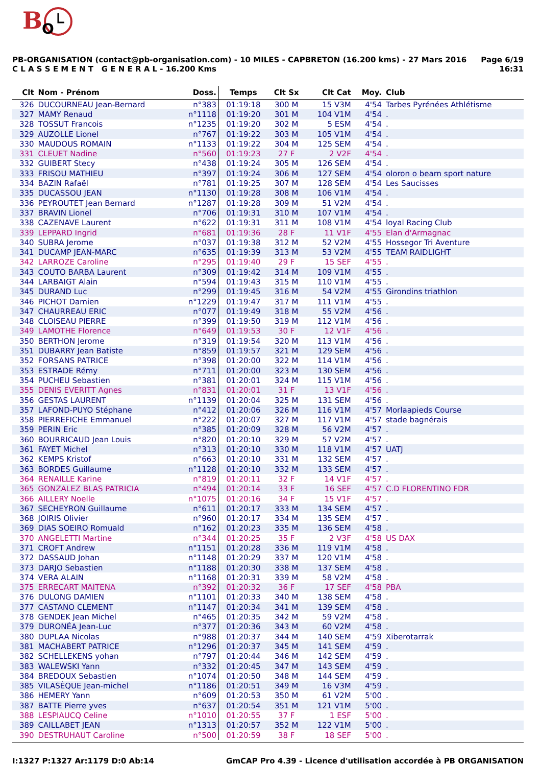B
O
PB-ORGANISATION (contact@pb-organisation.com) - 10 MILES - CAPBRETON (16.200 kms) - 27 Mars 2016
C L A S S E M E N T G E N E R A L - 16.200 Kms
Page 6/19
16:31
| Clt | Nom - Prénom | Doss. | Temps | Clt Sx | Clt Cat | Moy. | Club |
| --- | --- | --- | --- | --- | --- | --- | --- |
| 326 | DUCOURNEAU Jean-Bernard | n°383 | 01:19:18 | 300 M | 15 V3M | 4'54 | Tarbes Pyrénées Athlétisme |
| 327 | MAMY Renaud | n°1118 | 01:19:20 | 301 M | 104 V1M | 4'54 | . |
| 328 | TOSSUT Francois | n°1235 | 01:19:20 | 302 M | 5 ESM | 4'54 | . |
| 329 | AUZOLLE Lionel | n°767 | 01:19:22 | 303 M | 105 V1M | 4'54 | . |
| 330 | MAUDOUS ROMAIN | n°1133 | 01:19:22 | 304 M | 125 SEM | 4'54 | . |
| 331 | CLEUET Nadine | n°560 | 01:19:23 | 27 F | 2 V2F | 4'54 | . |
| 332 | GUIBERT Stecy | n°438 | 01:19:24 | 305 M | 126 SEM | 4'54 | . |
| 333 | FRISOU MATHIEU | n°397 | 01:19:24 | 306 M | 127 SEM | 4'54 | oloron o bearn sport nature |
| 334 | BAZIN Rafaël | n°781 | 01:19:25 | 307 M | 128 SEM | 4'54 | Les Saucisses |
| 335 | DUCASSOU JEAN | n°1130 | 01:19:28 | 308 M | 106 V1M | 4'54 | . |
| 336 | PEYROUTET Jean Bernard | n°1287 | 01:19:28 | 309 M | 51 V2M | 4'54 | . |
| 337 | BRAVIN Lionel | n°706 | 01:19:31 | 310 M | 107 V1M | 4'54 | . |
| 338 | CAZENAVE Laurent | n°622 | 01:19:31 | 311 M | 108 V1M | 4'54 | loyal Racing Club |
| 339 | LEPPARD Ingrid | n°681 | 01:19:36 | 28 F | 11 V1F | 4'55 | Elan d'Armagnac |
| 340 | SUBRA Jerome | n°037 | 01:19:38 | 312 M | 52 V2M | 4'55 | Hossegor Tri Aventure |
| 341 | DUCAMP JEAN-MARC | n°635 | 01:19:39 | 313 M | 53 V2M | 4'55 | TEAM RAIDLIGHT |
| 342 | LARROZE Caroline | n°295 | 01:19:40 | 29 F | 15 SEF | 4'55 | . |
| 343 | COUTO BARBA Laurent | n°309 | 01:19:42 | 314 M | 109 V1M | 4'55 | . |
| 344 | LARBAIGT Alain | n°594 | 01:19:43 | 315 M | 110 V1M | 4'55 | . |
| 345 | DURAND Luc | n°299 | 01:19:45 | 316 M | 54 V2M | 4'55 | Girondins triathlon |
| 346 | PICHOT Damien | n°1229 | 01:19:47 | 317 M | 111 V1M | 4'55 | . |
| 347 | CHAURREAU ERIC | n°077 | 01:19:49 | 318 M | 55 V2M | 4'56 | . |
| 348 | CLOISEAU PIERRE | n°399 | 01:19:50 | 319 M | 112 V1M | 4'56 | . |
| 349 | LAMOTHE Florence | n°649 | 01:19:53 | 30 F | 12 V1F | 4'56 | . |
| 350 | BERTHON Jerome | n°319 | 01:19:54 | 320 M | 113 V1M | 4'56 | . |
| 351 | DUBARRY Jean Batiste | n°859 | 01:19:57 | 321 M | 129 SEM | 4'56 | . |
| 352 | FORSANS PATRICE | n°398 | 01:20:00 | 322 M | 114 V1M | 4'56 | . |
| 353 | ESTRADE Rémy | n°711 | 01:20:00 | 323 M | 130 SEM | 4'56 | . |
| 354 | PUCHEU Sebastien | n°381 | 01:20:01 | 324 M | 115 V1M | 4'56 | . |
| 355 | DENIS EVERITT Agnes | n°831 | 01:20:01 | 31 F | 13 V1F | 4'56 | . |
| 356 | GESTAS LAURENT | n°1139 | 01:20:04 | 325 M | 131 SEM | 4'56 | . |
| 357 | LAFOND-PUYO Stéphane | n°412 | 01:20:06 | 326 M | 116 V1M | 4'57 | Morlaapieds Course |
| 358 | PIERREFICHE Emmanuel | n°222 | 01:20:07 | 327 M | 117 V1M | 4'57 | stade bagnérais |
| 359 | PERIN Eric | n°385 | 01:20:09 | 328 M | 56 V2M | 4'57 | . |
| 360 | BOURRICAUD Jean Louis | n°820 | 01:20:10 | 329 M | 57 V2M | 4'57 | . |
| 361 | FAYET Michel | n°313 | 01:20:10 | 330 M | 118 V1M | 4'57 | UATJ |
| 362 | KEMPS Kristof | n°663 | 01:20:10 | 331 M | 132 SEM | 4'57 | . |
| 363 | BORDES Guillaume | n°1128 | 01:20:10 | 332 M | 133 SEM | 4'57 | . |
| 364 | RENAILLE Karine | n°819 | 01:20:11 | 32 F | 14 V1F | 4'57 | . |
| 365 | GONZALEZ BLAS PATRICIA | n°494 | 01:20:14 | 33 F | 16 SEF | 4'57 | C.D FLORENTINO FDR |
| 366 | AILLERY Noelle | n°1075 | 01:20:16 | 34 F | 15 V1F | 4'57 | . |
| 367 | SECHEYRON Guillaume | n°611 | 01:20:17 | 333 M | 134 SEM | 4'57 | . |
| 368 | JOIRIS Olivier | n°960 | 01:20:17 | 334 M | 135 SEM | 4'57 | . |
| 369 | DIAS SOEIRO Romuald | n°162 | 01:20:23 | 335 M | 136 SEM | 4'58 | . |
| 370 | ANGELETTI Martine | n°344 | 01:20:25 | 35 F | 2 V3F | 4'58 | US DAX |
| 371 | CROFT Andrew | n°1151 | 01:20:28 | 336 M | 119 V1M | 4'58 | . |
| 372 | DASSAUD Johan | n°1148 | 01:20:29 | 337 M | 120 V1M | 4'58 | . |
| 373 | DARJO Sebastien | n°1188 | 01:20:30 | 338 M | 137 SEM | 4'58 | . |
| 374 | VERA ALAIN | n°1168 | 01:20:31 | 339 M | 58 V2M | 4'58 | . |
| 375 | ERRECART MAITENA | n°392 | 01:20:32 | 36 F | 17 SEF | 4'58 | PBA |
| 376 | DULONG DAMIEN | n°1101 | 01:20:33 | 340 M | 138 SEM | 4'58 | . |
| 377 | CASTANO CLEMENT | n°1147 | 01:20:34 | 341 M | 139 SEM | 4'58 | . |
| 378 | GENDEK Jean Michel | n°465 | 01:20:35 | 342 M | 59 V2M | 4'58 | . |
| 379 | DURONÉA Jean-Luc | n°377 | 01:20:36 | 343 M | 60 V2M | 4'58 | . |
| 380 | DUPLAA Nicolas | n°988 | 01:20:37 | 344 M | 140 SEM | 4'59 | Xiberotarrak |
| 381 | MACHABERT PATRICE | n°1296 | 01:20:37 | 345 M | 141 SEM | 4'59 | . |
| 382 | SCHELLEKENS yohan | n°797 | 01:20:44 | 346 M | 142 SEM | 4'59 | . |
| 383 | WALEWSKI Yann | n°332 | 01:20:45 | 347 M | 143 SEM | 4'59 | . |
| 384 | BREDOUX Sebastien | n°1074 | 01:20:50 | 348 M | 144 SEM | 4'59 | . |
| 385 | VILASÈQUE Jean-michel | n°1186 | 01:20:51 | 349 M | 16 V3M | 4'59 | . |
| 386 | HEMERY Yann | n°609 | 01:20:53 | 350 M | 61 V2M | 5'00 | . |
| 387 | BATTE Pierre yves | n°637 | 01:20:54 | 351 M | 121 V1M | 5'00 | . |
| 388 | LESPIAUCQ Celine | n°1010 | 01:20:55 | 37 F | 1 ESF | 5'00 | . |
| 389 | CAILLABET JEAN | n°1313 | 01:20:57 | 352 M | 122 V1M | 5'00 | . |
| 390 | DESTRUHAUT Caroline | n°500 | 01:20:59 | 38 F | 18 SEF | 5'00 | . |
I:1327 P:1327 Ar:1179 D:0 Ab:14 GmCAP Pro 4.39 - Licence d'utilisation accordée à PB ORGANISATION